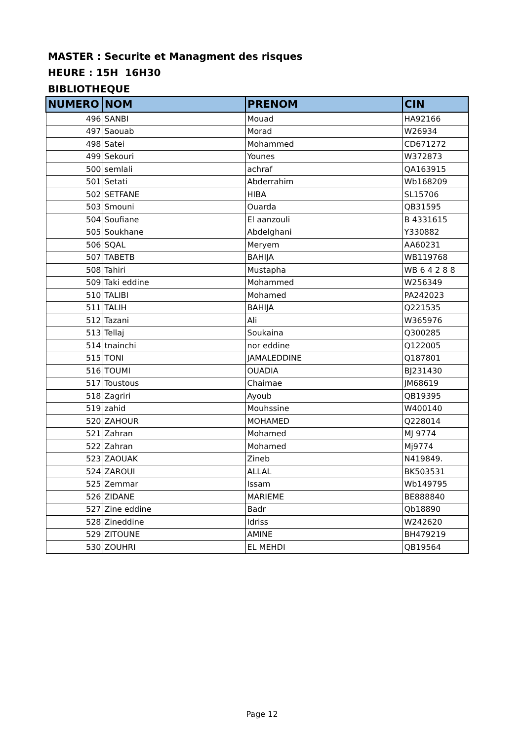MASTER : Securite et Managment des risques
HEURE : 15H 16H30
BIBLIOTHEQUE
| NUMERO | NOM | PRENOM | CIN |
| --- | --- | --- | --- |
| 496 | SANBI | Mouad | HA92166 |
| 497 | Saouab | Morad | W26934 |
| 498 | Satei | Mohammed | CD671272 |
| 499 | Sekouri | Younes | W372873 |
| 500 | semlali | achraf | QA163915 |
| 501 | Setati | Abderrahim | Wb168209 |
| 502 | SETFANE | HIBA | SL15706 |
| 503 | Smouni | Ouarda | QB31595 |
| 504 | Soufiane | El aanzouli | B 4331615 |
| 505 | Soukhane | Abdelghani | Y330882 |
| 506 | SQAL | Meryem | AA60231 |
| 507 | TABETB | BAHIJA | WB119768 |
| 508 | Tahiri | Mustapha | WB 6 4 2 8 8 |
| 509 | Taki eddine | Mohammed | W256349 |
| 510 | TALIBI | Mohamed | PA242023 |
| 511 | TALIH | BAHIJA | Q221535 |
| 512 | Tazani | Ali | W365976 |
| 513 | Tellaj | Soukaina | Q300285 |
| 514 | tnainchi | nor eddine | Q122005 |
| 515 | TONI | JAMALEDDINE | Q187801 |
| 516 | TOUMI | OUADIA | BJ231430 |
| 517 | Toustous | Chaimae | JM68619 |
| 518 | Zagriri | Ayoub | QB19395 |
| 519 | zahid | Mouhssine | W400140 |
| 520 | ZAHOUR | MOHAMED | Q228014 |
| 521 | Zahran | Mohamed | MJ 9774 |
| 522 | Zahran | Mohamed | Mj9774 |
| 523 | ZAOUAK | Zineb | N419849. |
| 524 | ZAROUI | ALLAL | BK503531 |
| 525 | Zemmar | Issam | Wb149795 |
| 526 | ZIDANE | MARIEME | BE888840 |
| 527 | Zine eddine | Badr | Qb18890 |
| 528 | Zineddine | Idriss | W242620 |
| 529 | ZITOUNE | AMINE | BH479219 |
| 530 | ZOUHRI | EL MEHDI | QB19564 |
Page 12